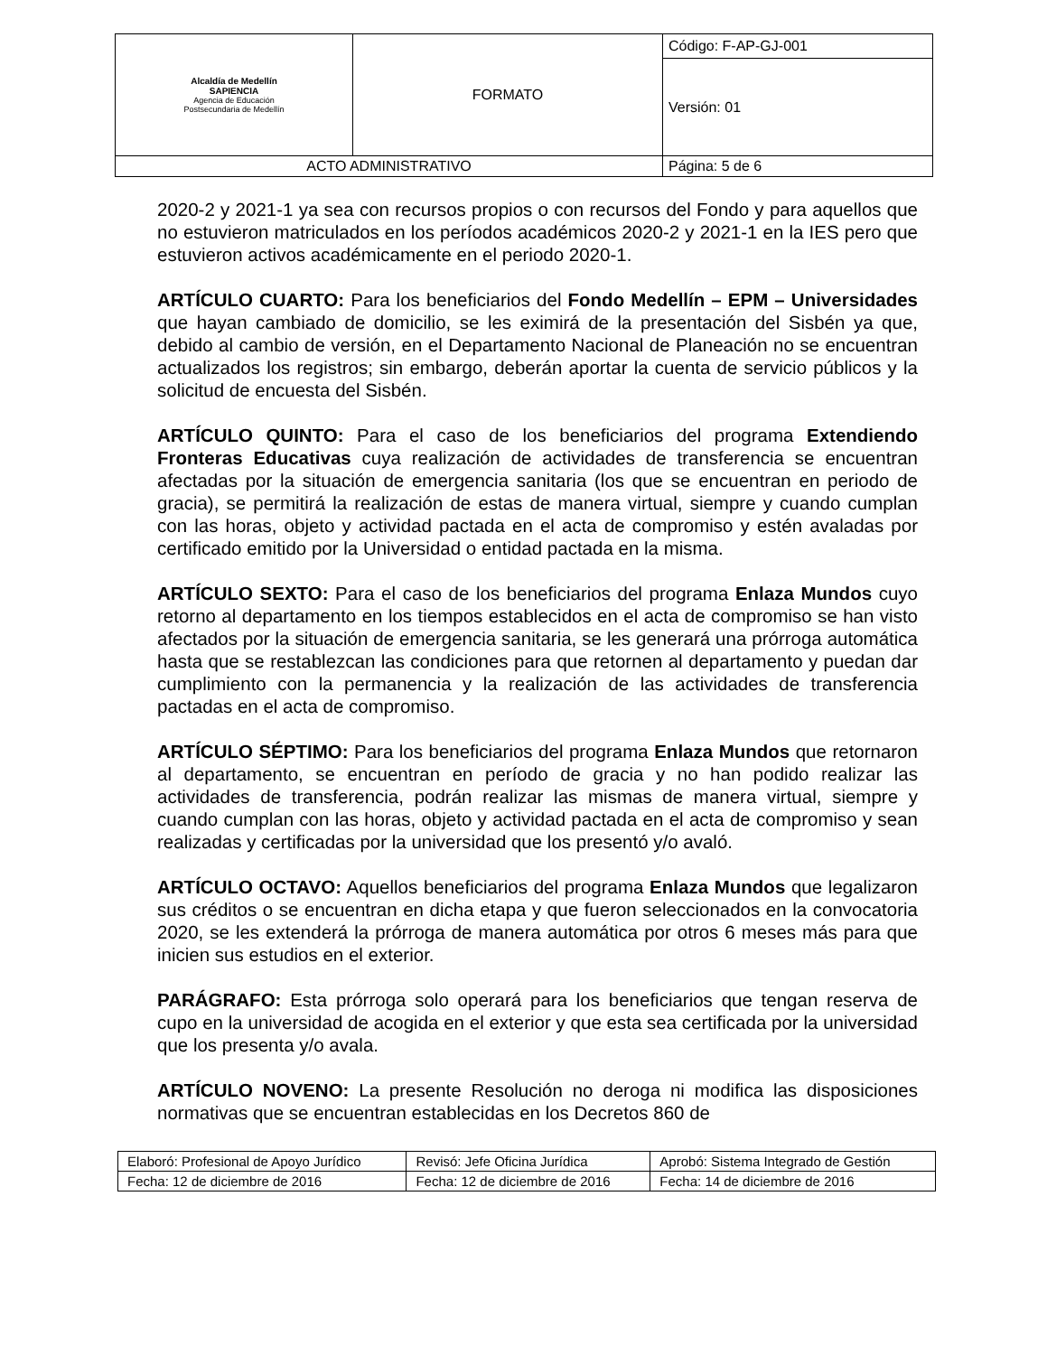| Alcaldía de Medellín SAPIENCIA Agencia de Educación Postsecundaria de Medellín | FORMATO | Código: F-AP-GJ-001 |
| | | Versión: 01 |
| ACTO ADMINISTRATIVO | | Página: 5 de 6 |
2020-2 y 2021-1 ya sea con recursos propios o con recursos del Fondo y para aquellos que no estuvieron matriculados en los períodos académicos 2020-2 y 2021-1 en la IES pero que estuvieron activos académicamente en el periodo 2020-1.
ARTÍCULO CUARTO: Para los beneficiarios del Fondo Medellín – EPM – Universidades que hayan cambiado de domicilio, se les eximirá de la presentación del Sisbén ya que, debido al cambio de versión, en el Departamento Nacional de Planeación no se encuentran actualizados los registros; sin embargo, deberán aportar la cuenta de servicio públicos y la solicitud de encuesta del Sisbén.
ARTÍCULO QUINTO: Para el caso de los beneficiarios del programa Extendiendo Fronteras Educativas cuya realización de actividades de transferencia se encuentran afectadas por la situación de emergencia sanitaria (los que se encuentran en periodo de gracia), se permitirá la realización de estas de manera virtual, siempre y cuando cumplan con las horas, objeto y actividad pactada en el acta de compromiso y estén avaladas por certificado emitido por la Universidad o entidad pactada en la misma.
ARTÍCULO SEXTO: Para el caso de los beneficiarios del programa Enlaza Mundos cuyo retorno al departamento en los tiempos establecidos en el acta de compromiso se han visto afectados por la situación de emergencia sanitaria, se les generará una prórroga automática hasta que se restablezcan las condiciones para que retornen al departamento y puedan dar cumplimiento con la permanencia y la realización de las actividades de transferencia pactadas en el acta de compromiso.
ARTÍCULO SÉPTIMO: Para los beneficiarios del programa Enlaza Mundos que retornaron al departamento, se encuentran en período de gracia y no han podido realizar las actividades de transferencia, podrán realizar las mismas de manera virtual, siempre y cuando cumplan con las horas, objeto y actividad pactada en el acta de compromiso y sean realizadas y certificadas por la universidad que los presentó y/o avaló.
ARTÍCULO OCTAVO: Aquellos beneficiarios del programa Enlaza Mundos que legalizaron sus créditos o se encuentran en dicha etapa y que fueron seleccionados en la convocatoria 2020, se les extenderá la prórroga de manera automática por otros 6 meses más para que inicien sus estudios en el exterior.
PARÁGRAFO: Esta prórroga solo operará para los beneficiarios que tengan reserva de cupo en la universidad de acogida en el exterior y que esta sea certificada por la universidad que los presenta y/o avala.
ARTÍCULO NOVENO: La presente Resolución no deroga ni modifica las disposiciones normativas que se encuentran establecidas en los Decretos 860 de
| Elaboró: Profesional de Apoyo Jurídico | Revisó: Jefe Oficina Jurídica | Aprobó: Sistema Integrado de Gestión |
| Fecha: 12 de diciembre de 2016 | Fecha: 12 de diciembre de 2016 | Fecha: 14 de diciembre de 2016 |